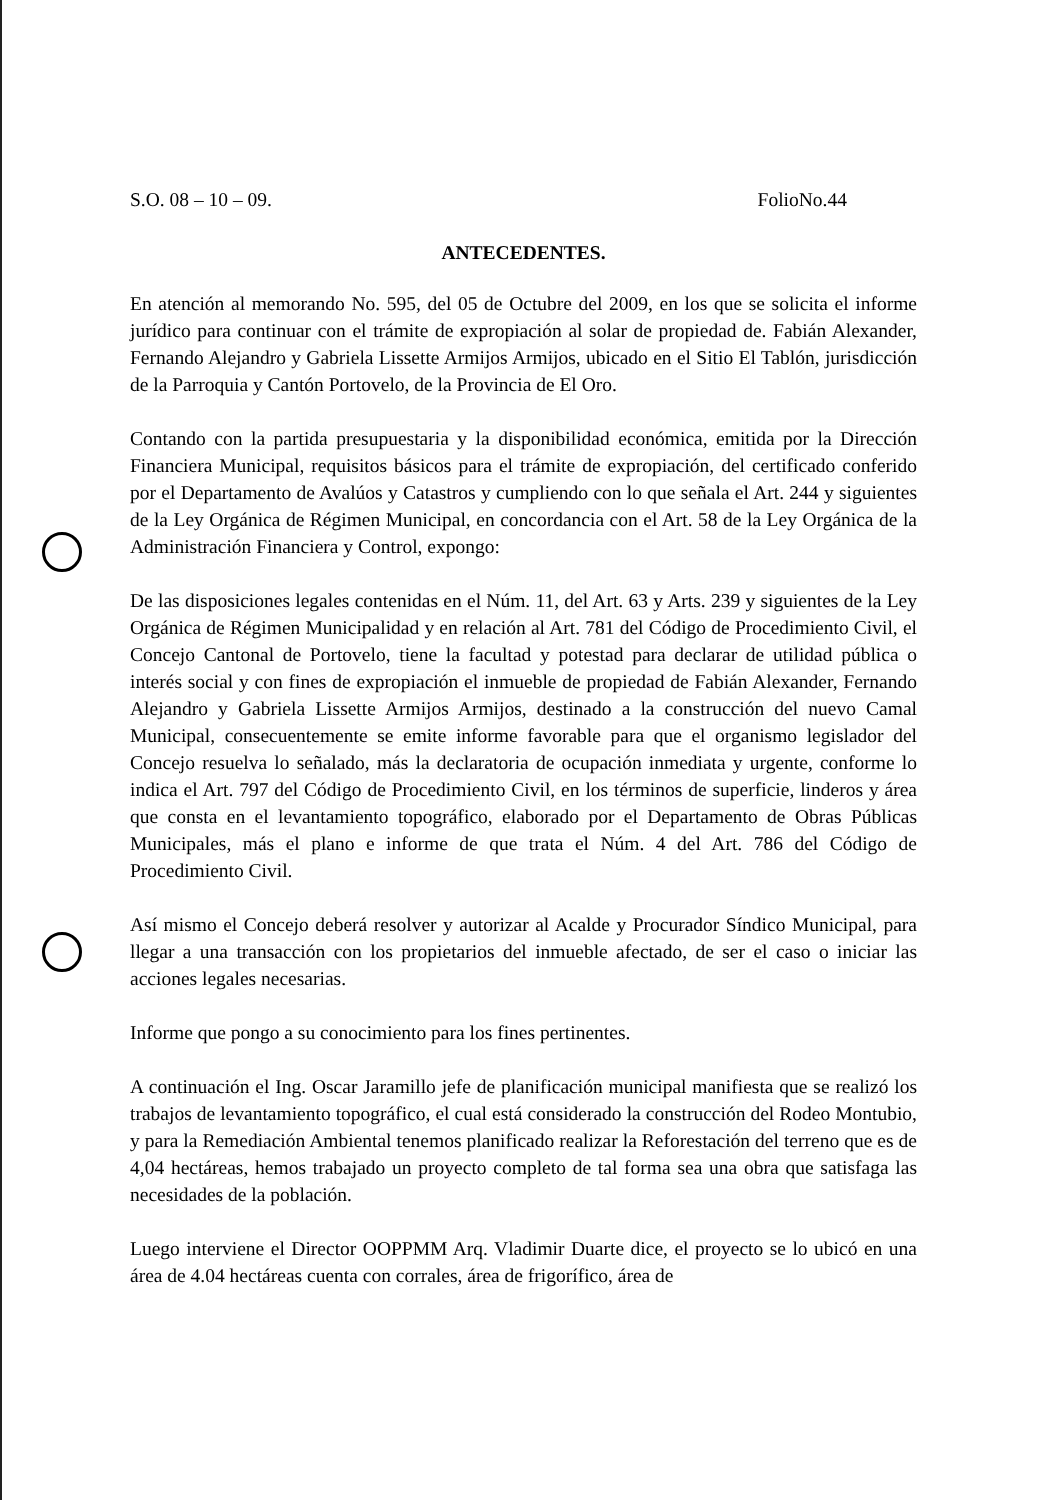S.O. 08 – 10 – 09. FolioNo.44
ANTECEDENTES.
En atención al memorando No. 595, del 05 de Octubre del 2009, en los que se solicita el informe jurídico para continuar con el trámite de expropiación al solar de propiedad de. Fabián Alexander, Fernando Alejandro y Gabriela Lissette Armijos Armijos, ubicado en el Sitio El Tablón, jurisdicción de la Parroquia y Cantón Portovelo, de la Provincia de El Oro.
Contando con la partida presupuestaria y la disponibilidad económica, emitida por la Dirección Financiera Municipal, requisitos básicos para el trámite de expropiación, del certificado conferido por el Departamento de Avalúos y Catastros y cumpliendo con lo que señala el Art. 244 y siguientes de la Ley Orgánica de Régimen Municipal, en concordancia con el Art. 58 de la Ley Orgánica de la Administración Financiera y Control, expongo:
De las disposiciones legales contenidas en el Núm. 11, del Art. 63 y Arts. 239 y siguientes de la Ley Orgánica de Régimen Municipalidad y en relación al Art. 781 del Código de Procedimiento Civil, el Concejo Cantonal de Portovelo, tiene la facultad y potestad para declarar de utilidad pública o interés social y con fines de expropiación el inmueble de propiedad de Fabián Alexander, Fernando Alejandro y Gabriela Lissette Armijos Armijos, destinado a la construcción del nuevo Camal Municipal, consecuentemente se emite informe favorable para que el organismo legislador del Concejo resuelva lo señalado, más la declaratoria de ocupación inmediata y urgente, conforme lo indica el Art. 797 del Código de Procedimiento Civil, en los términos de superficie, linderos y área que consta en el levantamiento topográfico, elaborado por el Departamento de Obras Públicas Municipales, más el plano e informe de que trata el Núm. 4 del Art. 786 del Código de Procedimiento Civil.
Así mismo el Concejo deberá resolver y autorizar al Acalde y Procurador Síndico Municipal, para llegar a una transacción con los propietarios del inmueble afectado, de ser el caso o iniciar las acciones legales necesarias.
Informe que pongo a su conocimiento para los fines pertinentes.
A continuación el Ing. Oscar Jaramillo jefe de planificación municipal manifiesta que se realizó los trabajos de levantamiento topográfico, el cual está considerado la construcción del Rodeo Montubio, y para la Remediación Ambiental tenemos planificado realizar la Reforestación del terreno que es de 4,04 hectáreas, hemos trabajado un proyecto completo de tal forma sea una obra que satisfaga las necesidades de la población.
Luego interviene el Director OOPPMM Arq. Vladimir Duarte dice, el proyecto se lo ubicó en una área de 4.04 hectáreas cuenta con corrales, área de frigorífico, área de